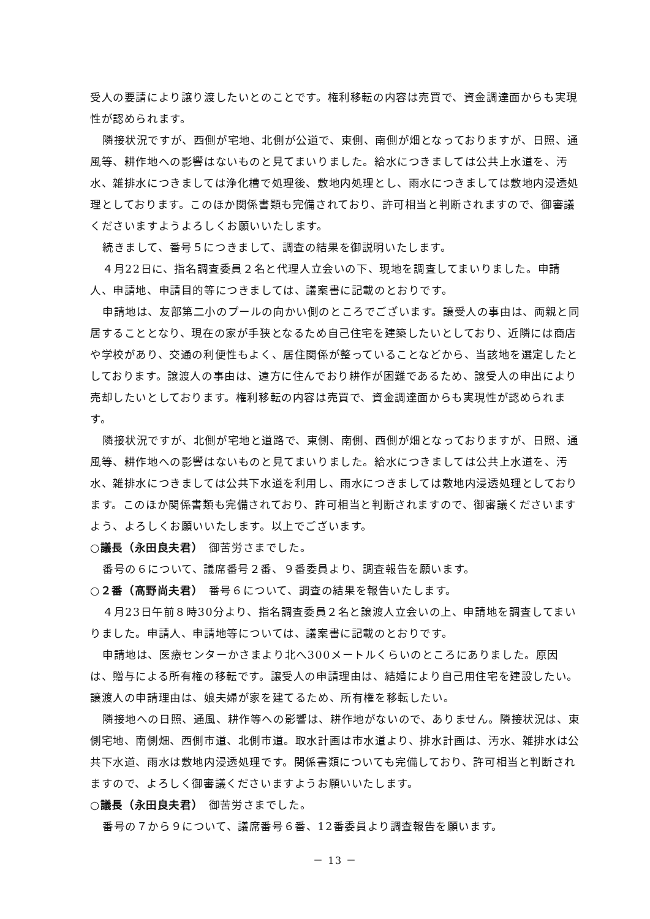受人の要請により譲り渡したいとのことです。権利移転の内容は売買で、資金調達面からも実現性が認められます。
隣接状況ですが、西側が宅地、北側が公道で、東側、南側が畑となっておりますが、日照、通風等、耕作地への影響はないものと見てまいりました。給水につきましては公共上水道を、汚水、雑排水につきましては浄化槽で処理後、敷地内処理とし、雨水につきましては敷地内浸透処理としております。このほか関係書類も完備されており、許可相当と判断されますので、御審議くださいますようよろしくお願いいたします。
続きまして、番号５につきまして、調査の結果を御説明いたします。
４月22日に、指名調査委員２名と代理人立会いの下、現地を調査してまいりました。申請人、申請地、申請目的等につきましては、議案書に記載のとおりです。
申請地は、友部第二小のプールの向かい側のところでございます。譲受人の事由は、両親と同居することとなり、現在の家が手狭となるため自己住宅を建築したいとしており、近隣には商店や学校があり、交通の利便性もよく、居住関係が整っていることなどから、当該地を選定したとしております。譲渡人の事由は、遠方に住んでおり耕作が困難であるため、譲受人の申出により売却したいとしております。権利移転の内容は売買で、資金調達面からも実現性が認められます。
隣接状況ですが、北側が宅地と道路で、東側、南側、西側が畑となっておりますが、日照、通風等、耕作地への影響はないものと見てまいりました。給水につきましては公共上水道を、汚水、雑排水につきましては公共下水道を利用し、雨水につきましては敷地内浸透処理としております。このほか関係書類も完備されており、許可相当と判断されますので、御審議くださいますよう、よろしくお願いいたします。以上でございます。
○議長（永田良夫君）　御苦労さまでした。
番号の６について、議席番号２番、９番委員より、調査報告を願います。
○２番（髙野尚夫君）　番号６について、調査の結果を報告いたします。
４月23日午前８時30分より、指名調査委員２名と譲渡人立会いの上、申請地を調査してまいりました。申請人、申請地等については、議案書に記載のとおりです。
申請地は、医療センターかさまより北へ300メートルくらいのところにありました。原因は、贈与による所有権の移転です。譲受人の申請理由は、結婚により自己用住宅を建設したい。譲渡人の申請理由は、娘夫婦が家を建てるため、所有権を移転したい。
隣接地への日照、通風、耕作等への影響は、耕作地がないので、ありません。隣接状況は、東側宅地、南側畑、西側市道、北側市道。取水計画は市水道より、排水計画は、汚水、雑排水は公共下水道、雨水は敷地内浸透処理です。関係書類についても完備しており、許可相当と判断されますので、よろしく御審議くださいますようお願いいたします。
○議長（永田良夫君）　御苦労さまでした。
番号の７から９について、議席番号６番、12番委員より調査報告を願います。
－ 13 －